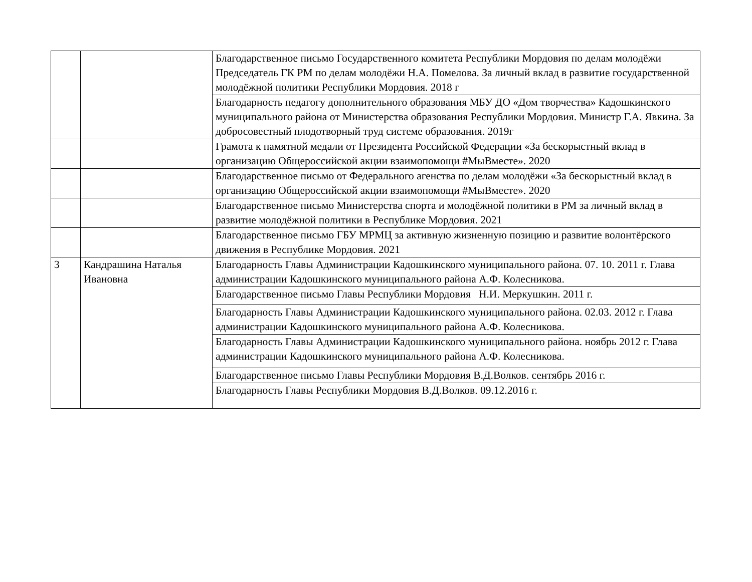| | | Благодарственное письмо Государственного комитета Республики Мордовия по делам молодёжи Председатель ГК РМ по делам молодёжи Н.А. Помелова. За личный вклад в развитие государственной молодёжной политики Республики Мордовия. 2018 г |
| | | Благодарность педагогу дополнительного образования МБУ ДО «Дом творчества» Кадошкинского муниципального района от Министерства образования Республики Мордовия. Министр Г.А. Явкина. За добросовестный плодотворный труд системе образования. 2019г |
| | | Грамота к памятной медали от Президента Российской Федерации «За бескорыстный вклад в организацию Общероссийской акции взаимопомощи #МыВместе». 2020 |
| | | Благодарственное письмо от Федерального агенства по делам молодёжи «За бескорыстный вклад в организацию Общероссийской акции взаимопомощи #МыВместе». 2020 |
| | | Благодарственное письмо Министерства спорта и молодёжной политики в РМ за личный вклад в развитие молодёжной политики в Республике Мордовия. 2021 |
| | | Благодарственное письмо ГБУ МРМЦ за активную жизненную позицию и развитие волонтёрского движения в Республике Мордовия. 2021 |
| 3 | Кандрашина Наталья Ивановна | Благодарность Главы Администрации Кадошкинского муниципального района. 07. 10. 2011 г. Глава администрации Кадошкинского муниципального района А.Ф. Колесникова. |
| | | Благодарственное письмо Главы Республики Мордовия Н.И. Меркушкин. 2011 г. |
| | | Благодарность Главы Администрации Кадошкинского муниципального района. 02.03. 2012 г. Глава администрации Кадошкинского муниципального района А.Ф. Колесникова. |
| | | Благодарность Главы Администрации Кадошкинского муниципального района. ноябрь 2012 г. Глава администрации Кадошкинского муниципального района А.Ф. Колесникова. |
| | | Благодарственное письмо Главы Республики Мордовия В.Д.Волков. сентябрь 2016 г. |
| | | Благодарность Главы Республики Мордовия В.Д.Волков. 09.12.2016 г. |